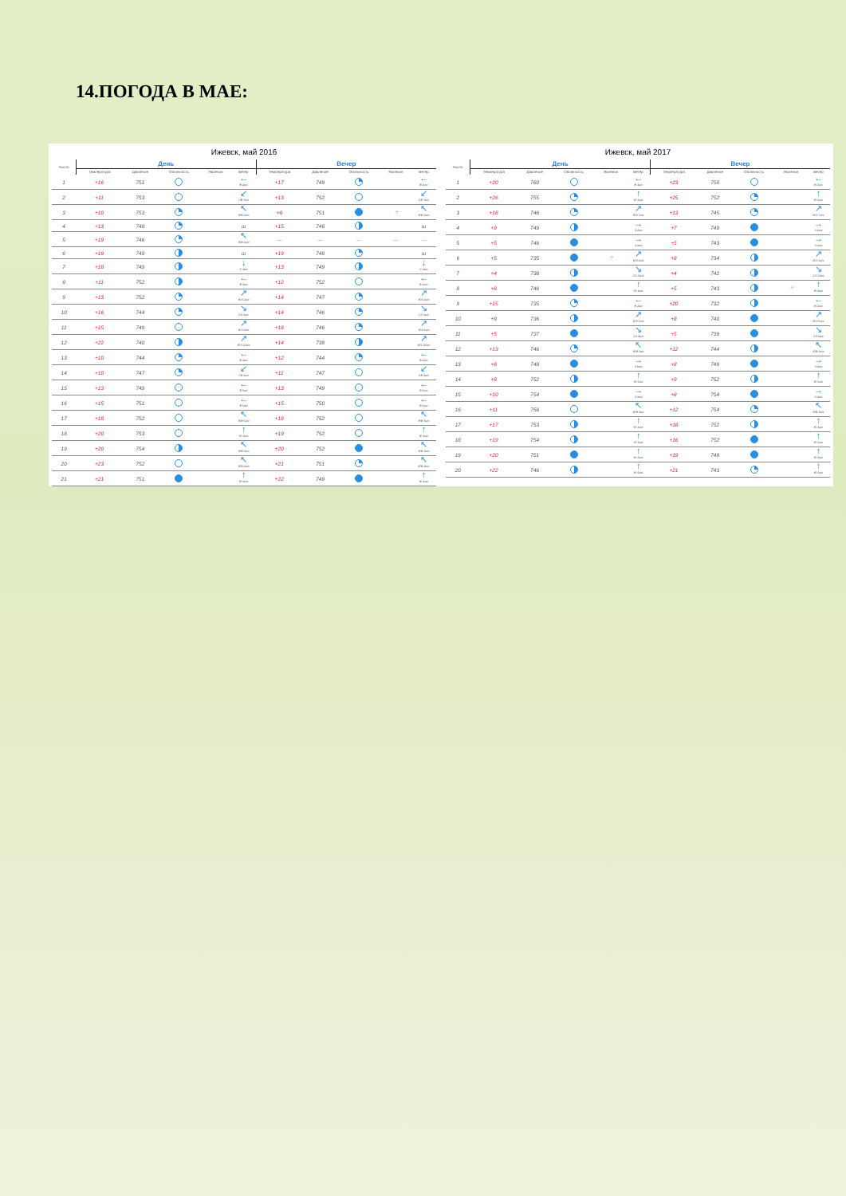14.ПОГОДА В МАЕ:
Ижевск, май 2016
| Число | День | | | | | Вечер | | | | |
| --- | --- | --- | --- | --- | --- | --- | --- | --- | --- | --- |
| | Температура | Давление | Облачность | Явления | Ветер | Температура | Давление | Облачность | Явления | Ветер |
| 1 | +16 | 751 | | | ← В 2м/с | +17 | 749 | | | ← В 2м/с |
| 2 | +11 | 753 | | | ↙ СВ 7м/с | +13 | 752 | | | ↙ СВ 7м/с |
| 3 | +10 | 753 | | | ↖ ЮВ 2м/с | +8 | 751 | | ⁘ | ↖ ЮВ 2м/с |
| 4 | +13 | 748 | | | ш | +15 | 746 | | | ш |
| 5 | +19 | 746 | | | ↖ ЮВ 3м/с | — | — | — | — | — |
| 6 | +19 | 749 | | | ш | +19 | 748 | | | ш |
| 7 | +18 | 749 | | | ↓ С 4м/с | +13 | 749 | | | ↓ С 4м/с |
| 8 | +11 | 752 | | | ← В 3м/с | +12 | 752 | | | ← В 3м/с |
| 9 | +13 | 752 | | | ↗ ЮЗ 2м/с | +14 | 747 | | | ↗ ЮЗ 2м/с |
| 10 | +16 | 744 | | | ↘ СЗ 6м/с | +14 | 746 | | | ↘ СЗ 6м/с |
| 11 | +15 | 749 | | | ↗ ЮЗ 2м/с | +18 | 746 | | | ↗ ЮЗ 2м/с |
| 12 | +22 | 740 | | | ↗ ЮЗ 12м/с | +14 | 738 | | | ↗ ЮЗ 12м/с |
| 13 | +10 | 744 | | | ← В 4м/с | +12 | 744 | | | ← В 4м/с |
| 14 | +10 | 747 | | | ↙ СВ 6м/с | +11 | 747 | | | ↙ СВ 6м/с |
| 15 | +13 | 749 | | | ← В 5м/с | +13 | 749 | | | ← В 5м/с |
| 16 | +15 | 751 | | | ← В 5м/с | +15 | 750 | | | ← В 5м/с |
| 17 | +18 | 752 | | | ↖ ЮВ 5м/с | +18 | 752 | | | ↖ ЮВ 5м/с |
| 18 | +20 | 753 | | | ↑ Ю 4м/с | +19 | 752 | | | ↑ Ю 4м/с |
| 19 | +20 | 754 | | | ↖ ЮВ 3м/с | +20 | 752 | | | ↖ ЮВ 3м/с |
| 20 | +23 | 752 | | | ↖ ЮВ 4м/с | +21 | 751 | | | ↖ ЮВ 4м/с |
| 21 | +21 | 751 | | | ↑ Ю 4м/с | +22 | 749 | | | ↑ Ю 4м/с |
Ижевск, май 2017
| Число | День | | | | | Вечер | | | | |
| --- | --- | --- | --- | --- | --- | --- | --- | --- | --- | --- |
| | Температура | Давление | Облачность | Явления | Ветер | Температура | Давление | Облачность | Явления | Ветер |
| 1 | +20 | 760 | | | ← В 3м/с | +23 | 758 | | | ← В 3м/с |
| 2 | +26 | 755 | | | ↑ Ю 6м/с | +25 | 752 | | | ↑ Ю 6м/с |
| 3 | +18 | 746 | | | ↗ ЮЗ 7м/с | +13 | 745 | | | ↗ ЮЗ 7м/с |
| 4 | +9 | 749 | | | → З 4м/с | +7 | 749 | | | → З 4м/с |
| 5 | +5 | 746 | | | → З 4м/с | +5 | 743 | | | → З 4м/с |
| 6 | +5 | 735 | | ⁘ | ↗ ЮЗ 3м/с | +8 | 734 | | | ↗ ЮЗ 3м/с |
| 7 | +4 | 738 | | | ↘ СЗ 12м/с | +4 | 742 | | | ↘ СЗ 12м/с |
| 8 | +8 | 746 | | | ↑ Ю 4м/с | +5 | 743 | | ⁘ | ↑ Ю 4м/с |
| 9 | +15 | 735 | | | ← В 2м/с | +20 | 732 | | | ← В 2м/с |
| 10 | +9 | 736 | | | ↗ ЮЗ 5м/с | +8 | 740 | | | ↗ ЮЗ 5м/с |
| 11 | +5 | 737 | | | ↘ СЗ 4м/с | +5 | 739 | | | ↘ СЗ 4м/с |
| 12 | +13 | 746 | | | ↖ ЮВ 6м/с | +12 | 744 | | | ↖ ЮВ 6м/с |
| 13 | +8 | 748 | | | → З 8м/с | +8 | 749 | | | → З 8м/с |
| 14 | +8 | 752 | | | ↑ Ю 5м/с | +9 | 752 | | | ↑ Ю 5м/с |
| 15 | +10 | 754 | | | → З 3м/с | +8 | 754 | | | → З 3м/с |
| 16 | +11 | 756 | | | ↖ ЮВ 3м/с | +12 | 754 | | | ↖ ЮВ 3м/с |
| 17 | +17 | 753 | | | ↑ Ю 4м/с | +18 | 752 | | | ↑ Ю 4м/с |
| 18 | +19 | 754 | | | ↑ Ю 5м/с | +16 | 752 | | | ↑ Ю 5м/с |
| 19 | +20 | 751 | | | ↑ Ю 2м/с | +19 | 749 | | | ↑ Ю 2м/с |
| 20 | +22 | 746 | | | ↑ Ю 5м/с | +21 | 743 | | | ↑ Ю 5м/с |